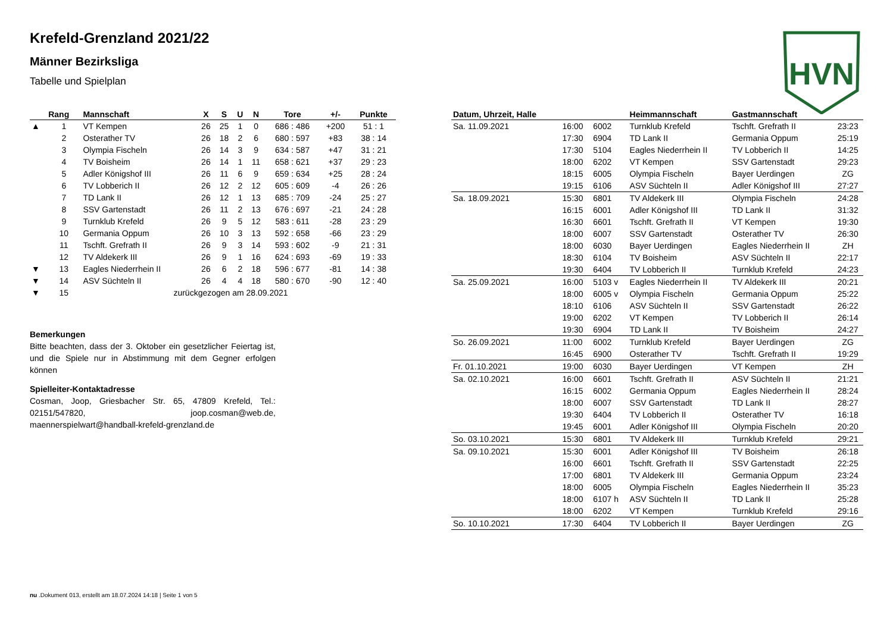HVN
Krefeld-Grenzland 2021/22
Männer Bezirksliga
Tabelle und Spielplan
| | Rang | Mannschaft | X | S | U | N | Tore | +/- | Punkte |
| --- | --- | --- | --- | --- | --- | --- | --- | --- | --- |
| ▲ | 1 | VT Kempen | 26 | 25 | 1 | 0 | 686 : 486 | +200 | 51 : 1 |
| | 2 | Osterather TV | 26 | 18 | 2 | 6 | 680 : 597 | +83 | 38 : 14 |
| | 3 | Olympia Fischeln | 26 | 14 | 3 | 9 | 634 : 587 | +47 | 31 : 21 |
| | 4 | TV Boisheim | 26 | 14 | 1 | 11 | 658 : 621 | +37 | 29 : 23 |
| | 5 | Adler Königshof III | 26 | 11 | 6 | 9 | 659 : 634 | +25 | 28 : 24 |
| | 6 | TV Lobberich II | 26 | 12 | 2 | 12 | 605 : 609 | -4 | 26 : 26 |
| | 7 | TD Lank II | 26 | 12 | 1 | 13 | 685 : 709 | -24 | 25 : 27 |
| | 8 | SSV Gartenstadt | 26 | 11 | 2 | 13 | 676 : 697 | -21 | 24 : 28 |
| | 9 | Turnklub Krefeld | 26 | 9 | 5 | 12 | 583 : 611 | -28 | 23 : 29 |
| | 10 | Germania Oppum | 26 | 10 | 3 | 13 | 592 : 658 | -66 | 23 : 29 |
| | 11 | Tschft. Grefrath II | 26 | 9 | 3 | 14 | 593 : 602 | -9 | 21 : 31 |
| | 12 | TV Aldekerk III | 26 | 9 | 1 | 16 | 624 : 693 | -69 | 19 : 33 |
| ▼ | 13 | Eagles Niederrhein II | 26 | 6 | 2 | 18 | 596 : 677 | -81 | 14 : 38 |
| ▼ | 14 | ASV Süchteln II | 26 | 4 | 4 | 18 | 580 : 670 | -90 | 12 : 40 |
| ▼ | 15 | zurückgezogen am 28.09.2021 | | | | | | | |
Bemerkungen
Bitte beachten, dass der 3. Oktober ein gesetzlicher Feiertag ist, und die Spiele nur in Abstimmung mit dem Gegner erfolgen können
Spielleiter-Kontaktadresse
Cosman, Joop, Griesbacher Str. 65, 47809 Krefeld, Tel.: 02151/547820, joop.cosman@web.de, maennerspielwart@handball-krefeld-grenzland.de
| Datum, Uhrzeit, Halle | | | Heimmannschaft | Gastmannschaft | |
| --- | --- | --- | --- | --- | --- |
| Sa. 11.09.2021 | 16:00 | 6002 | Turnklub Krefeld | Tschft. Grefrath II | 23:23 |
| | 17:30 | 6904 | TD Lank II | Germania Oppum | 25:19 |
| | 17:30 | 5104 | Eagles Niederrhein II | TV Lobberich II | 14:25 |
| | 18:00 | 6202 | VT Kempen | SSV Gartenstadt | 29:23 |
| | 18:15 | 6005 | Olympia Fischeln | Bayer Uerdingen | ZG |
| | 19:15 | 6106 | ASV Süchteln II | Adler Königshof III | 27:27 |
| Sa. 18.09.2021 | 15:30 | 6801 | TV Aldekerk III | Olympia Fischeln | 24:28 |
| | 16:15 | 6001 | Adler Königshof III | TD Lank II | 31:32 |
| | 16:30 | 6601 | Tschft. Grefrath II | VT Kempen | 19:30 |
| | 18:00 | 6007 | SSV Gartenstadt | Osterather TV | 26:30 |
| | 18:00 | 6030 | Bayer Uerdingen | Eagles Niederrhein II | ZH |
| | 18:30 | 6104 | TV Boisheim | ASV Süchteln II | 22:17 |
| | 19:30 | 6404 | TV Lobberich II | Turnklub Krefeld | 24:23 |
| Sa. 25.09.2021 | 16:00 | 5103 v | Eagles Niederrhein II | TV Aldekerk III | 20:21 |
| | 18:00 | 6005 v | Olympia Fischeln | Germania Oppum | 25:22 |
| | 18:10 | 6106 | ASV Süchteln II | SSV Gartenstadt | 26:22 |
| | 19:00 | 6202 | VT Kempen | TV Lobberich II | 26:14 |
| | 19:30 | 6904 | TD Lank II | TV Boisheim | 24:27 |
| So. 26.09.2021 | 11:00 | 6002 | Turnklub Krefeld | Bayer Uerdingen | ZG |
| | 16:45 | 6900 | Osterather TV | Tschft. Grefrath II | 19:29 |
| Fr. 01.10.2021 | 19:00 | 6030 | Bayer Uerdingen | VT Kempen | ZH |
| Sa. 02.10.2021 | 16:00 | 6601 | Tschft. Grefrath II | ASV Süchteln II | 21:21 |
| | 16:15 | 6002 | Germania Oppum | Eagles Niederrhein II | 28:24 |
| | 18:00 | 6007 | SSV Gartenstadt | TD Lank II | 28:27 |
| | 19:30 | 6404 | TV Lobberich II | Osterather TV | 16:18 |
| | 19:45 | 6001 | Adler Königshof III | Olympia Fischeln | 20:20 |
| So. 03.10.2021 | 15:30 | 6801 | TV Aldekerk III | Turnklub Krefeld | 29:21 |
| Sa. 09.10.2021 | 15:30 | 6001 | Adler Königshof III | TV Boisheim | 26:18 |
| | 16:00 | 6601 | Tschft. Grefrath II | SSV Gartenstadt | 22:25 |
| | 17:00 | 6801 | TV Aldekerk III | Germania Oppum | 23:24 |
| | 18:00 | 6005 | Olympia Fischeln | Eagles Niederrhein II | 35:23 |
| | 18:00 | 6107 h | ASV Süchteln II | TD Lank II | 25:28 |
| | 18:00 | 6202 | VT Kempen | Turnklub Krefeld | 29:16 |
| So. 10.10.2021 | 17:30 | 6404 | TV Lobberich II | Bayer Uerdingen | ZG |
nu .Dokument 013, erstellt am 18.07.2024 14:18 | Seite 1 von 5